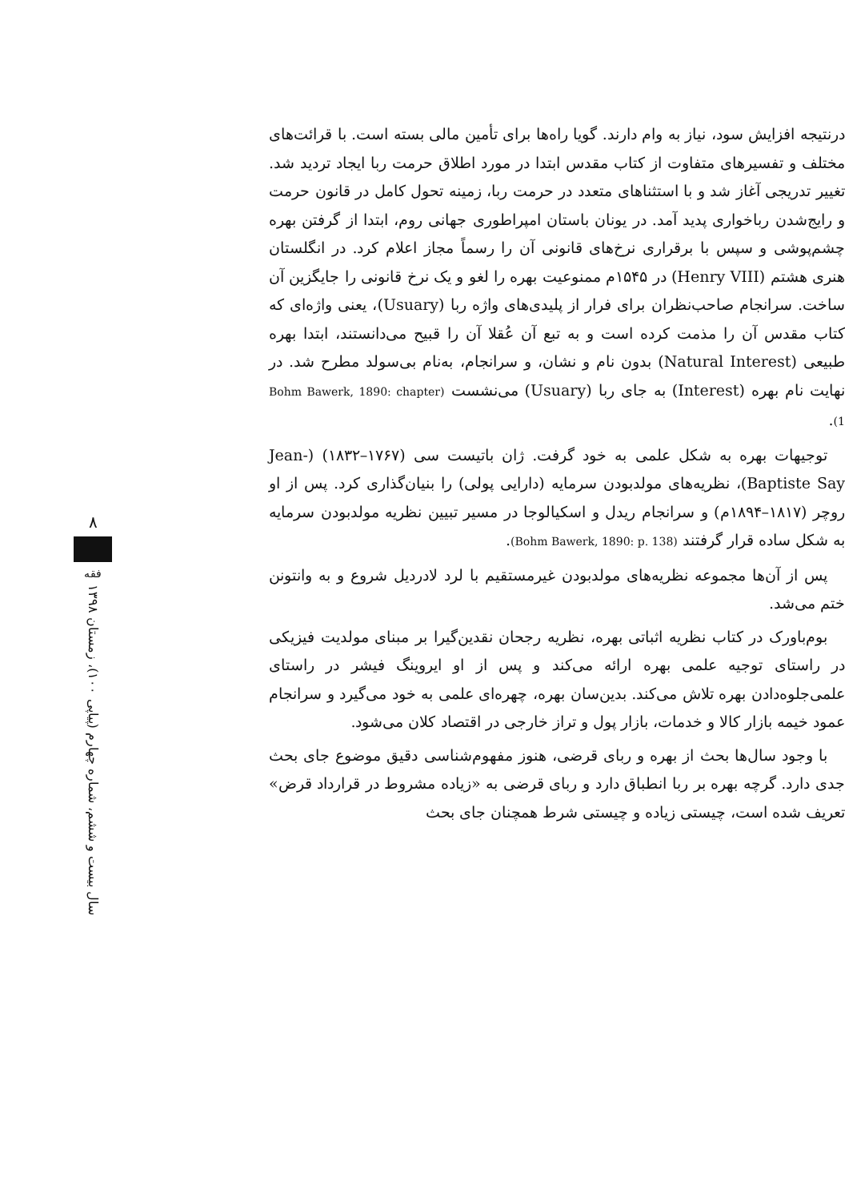درنتیجه افزایش سود، نیاز به وام دارند. گویا راه‌ها برای تأمین مالی بسته است. با قرائت‌های مختلف و تفسیرهای متفاوت از کتاب مقدس ابتدا در مورد اطلاق حرمت ربا ایجاد تردید شد. تغییر تدریجی آغاز شد و با استثناهای متعدد در حرمت ربا، زمینه تحول کامل در قانون حرمت و رایج‌شدن رباخواری پدید آمد. در یونان باستان امپراطوری جهانی روم، ابتدا از گرفتن بهره چشم‌پوشی و سپس با برقراری نرخ‌های قانونی آن را رسماً مجاز اعلام کرد. در انگلستان هنری هشتم (Henry VIII) در ۱۵۴۵م ممنوعیت بهره را لغو و یک نرخ قانونی را جایگزین آن ساخت. سرانجام صاحب‌نظران برای فرار از پلیدی‌های واژه ربا (Usuary)، یعنی واژه‌ای که کتاب مقدس آن را مذمت کرده است و به تبع آن عُقلا آن را قبیح می‌دانستند، ابتدا بهره طبیعی (Natural Interest) بدون نام و نشان، و سرانجام، به‌نام بی‌سولد مطرح شد. در نهایت نام بهره (Interest) به جای ربا (Usuary) می‌نشست (Bohm Bawerk, 1890: chapter 1).
توجیهات بهره به شکل علمی به خود گرفت. ژان باتیست سی (۱۷۶۷–۱۸۳۲) (Jean-Baptiste Say)، نظریه‌های مولدبودن سرمایه (دارایی پولی) را بنیان‌گذاری کرد. پس از او روچر (۱۸۱۷–۱۸۹۴م) و سرانجام ریدل و اسکیالوجا در مسیر تبیین نظریه مولدبودن سرمایه به شکل ساده قرار گرفتند (Bohm Bawerk, 1890: p. 138).
پس از آن‌ها مجموعه نظریه‌های مولدبودن غیرمستقیم با لرد لادردیل شروع و به وانتونن ختم می‌شد.
بوم‌باورک در کتاب نظریه اثباتی بهره، نظریه رجحان نقدین‌گیرا بر مبنای مولدیت فیزیکی در راستای توجیه علمی بهره ارائه می‌کند و پس از او ایروینگ فیشر در راستای علمی‌جلوه‌دادن بهره تلاش می‌کند. بدین‌سان بهره، چهره‌ای علمی به خود می‌گیرد و سرانجام عمود خیمه بازار کالا و خدمات، بازار پول و تراز خارجی در اقتصاد کلان می‌شود.
با وجود سال‌ها بحث از بهره و ربای قرضی، هنوز مفهوم‌شناسی دقیق موضوع جای بحث جدی دارد. گرچه بهره بر ربا انطباق دارد و ربای قرضی به «زیاده مشروط در قرارداد قرض» تعریف شده است، چیستی زیاده و چیستی شرط همچنان جای بحث
۸
فقه
سال بیست و ششم، شماره چهارم (پیاپی ۱۰۰)، زمستان ۱۳۹۸